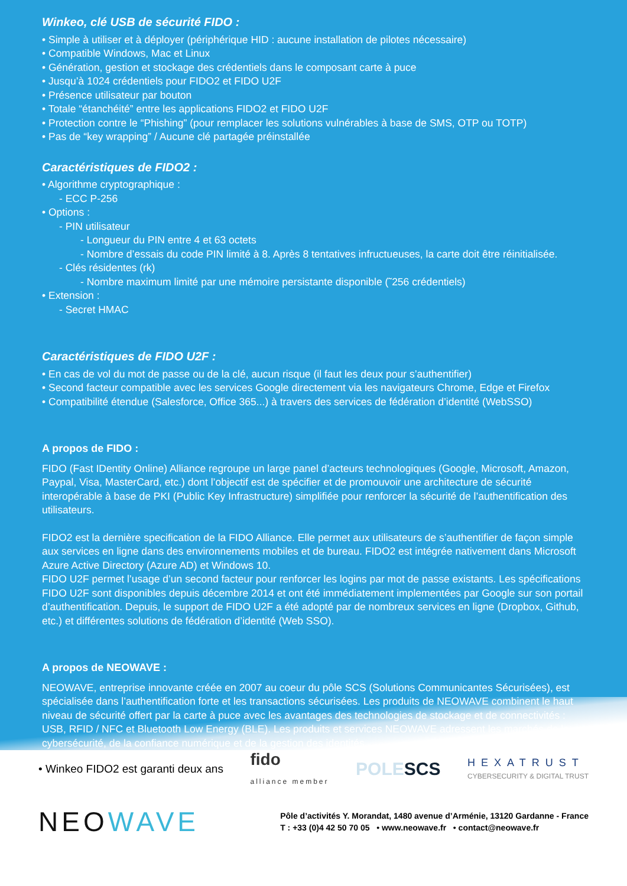Winkeo, clé USB de sécurité FIDO :
• Simple à utiliser et à déployer (périphérique HID : aucune installation de pilotes nécessaire)
• Compatible Windows, Mac et Linux
• Génération, gestion et stockage des crédentiels dans le composant carte à puce
• Jusqu’à 1024 crédentiels pour FIDO2 et FIDO U2F
• Présence utilisateur par bouton
• Totale “étanchéité” entre les applications FIDO2 et FIDO U2F
• Protection contre le “Phishing” (pour remplacer les solutions vulnérables à base de SMS, OTP ou TOTP)
• Pas de “key wrapping” / Aucune clé partagée préinstallée
Caractéristiques de FIDO2 :
• Algorithme cryptographique :
- ECC P-256
• Options :
- PIN utilisateur
- Longueur du PIN entre 4 et 63 octets
- Nombre d’essais du code PIN limité à 8. Après 8 tentatives infructueuses, la carte doit être réinitialisée.
- Clés résidentes (rk)
- Nombre maximum limité par une mémoire persistante disponible (˜256 crédentiels)
• Extension :
- Secret HMAC
Caractéristiques de FIDO U2F :
• En cas de vol du mot de passe ou de la clé, aucun risque (il faut les deux pour s’authentifier)
• Second facteur compatible avec les services Google directement via les navigateurs Chrome, Edge et Firefox
• Compatibilité étendue (Salesforce, Office 365...) à travers des services de fédération d’identité (WebSSO)
A propos de FIDO :
FIDO (Fast IDentity Online) Alliance regroupe un large panel d’acteurs technologiques (Google, Microsoft, Amazon, Paypal, Visa, MasterCard, etc.) dont l’objectif est de spécifier et de promouvoir une architecture de sécurité interopérable à base de PKI (Public Key Infrastructure) simplifiée pour renforcer la sécurité de l’authentification des utilisateurs.
FIDO2 est la dernière specification de la FIDO Alliance. Elle permet aux utilisateurs de s’authentifier de façon simple aux services en ligne dans des environnements mobiles et de bureau. FIDO2 est intégrée nativement dans Microsoft Azure Active Directory (Azure AD) et Windows 10.
FIDO U2F permet l’usage d’un second facteur pour renforcer les logins par mot de passe existants. Les spécifications FIDO U2F sont disponibles depuis décembre 2014 et ont été immédiatement implementées par Google sur son portail d’authentification. Depuis, le support de FIDO U2F a été adopté par de nombreux services en ligne (Dropbox, Github, etc.) et différentes solutions de fédération d’identité (Web SSO).
A propos de NEOWAVE :
NEOWAVE, entreprise innovante créée en 2007 au coeur du pôle SCS (Solutions Communicantes Sécurisées), est spécialisée dans l’authentification forte et les transactions sécurisées. Les produits de NEOWAVE combinent le haut niveau de sécurité offert par la carte à puce avec les avantages des technologies de stockage et de connectivités : USB, RFID / NFC et Bluetooth Low Energy (BLE). Les produits et services NEOWAVE adressent les marchés de la cybersécurité, de la confiance numérique et de la gestion des identités.
• Winkeo FIDO2 est garanti deux ans fido
alliance member POLESCS HEXATRUST
CYBERSECURITY & DIGITAL TRUST
NEOWAVE
Pôle d’activités Y. Morandat, 1480 avenue d’Arménie, 13120 Gardanne - France
T : +33 (0)4 42 50 70 05 • www.neowave.fr • contact@neowave.fr